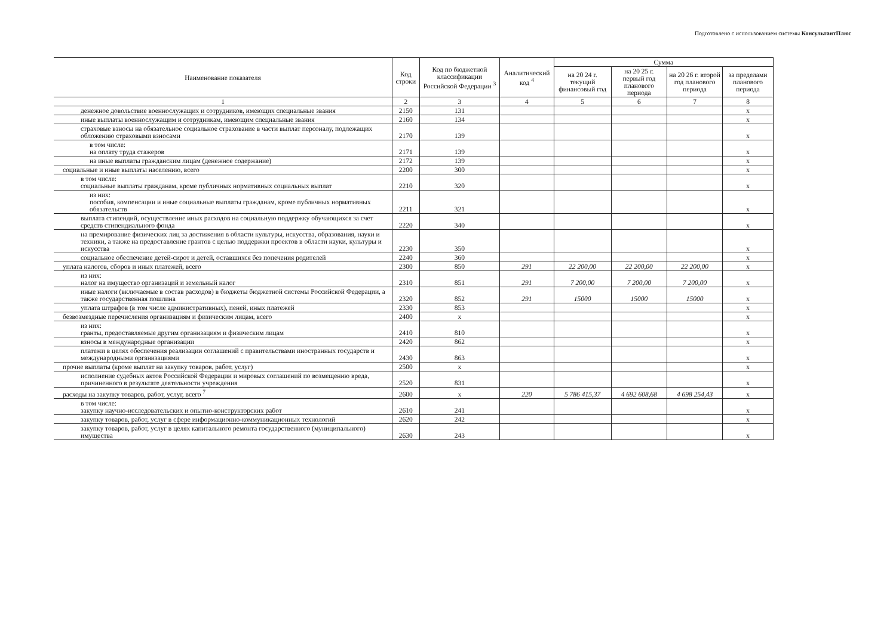Подготовлено с использованием системы КонсультантПлюс
| Наименование показателя | Код строки | Код по бюджетной классификации Российской Федерации <sup>3</sup> | Аналитический код <sup>4</sup> | Сумма | | | |
| --- | --- | --- | --- | --- | --- | --- | --- |
| | | | | на 20 24 г. текущий финансовый год | на 20 25 г. первый год планового периода | на 20 26 г. второй год планового периода | за пределами планового периода |
| 1 | 2 | 3 | 4 | 5 | 6 | 7 | 8 |
| денежное довольствие военнослужащих и сотрудников, имеющих специальные звания | 2150 | 131 | | | | | x |
| иные выплаты военнослужащим и сотрудникам, имеющим специальные звания | 2160 | 134 | | | | | x |
| страховые взносы на обязательное социальное страхование в части выплат персоналу, подлежащих обложению страховыми взносами | 2170 | 139 | | | | | x |
| в том числе: на оплату труда стажеров | 2171 | 139 | | | | | x |
| на иные выплаты гражданским лицам (денежное содержание) | 2172 | 139 | | | | | x |
| социальные и иные выплаты населению, всего | 2200 | 300 | | | | | x |
| в том числе: социальные выплаты гражданам, кроме публичных нормативных социальных выплат | 2210 | 320 | | | | | x |
| из них: пособия, компенсации и иные социальные выплаты гражданам, кроме публичных нормативных обязательств | 2211 | 321 | | | | | x |
| выплата стипендий, осуществление иных расходов на социальную поддержку обучающихся за счет средств стипендиального фонда | 2220 | 340 | | | | | x |
| на премирование физических лиц за достижения в области культуры, искусства, образования, науки и техники, а также на предоставление грантов с целью поддержки проектов в области науки, культуры и искусства | 2230 | 350 | | | | | x |
| социальное обеспечение детей-сирот и детей, оставшихся без попечения родителей | 2240 | 360 | | | | | x |
| уплата налогов, сборов и иных платежей, всего | 2300 | 850 | 291 | 22 200,00 | 22 200,00 | 22 200,00 | x |
| из них: налог на имущество организаций и земельный налог | 2310 | 851 | 291 | 7 200,00 | 7 200,00 | 7 200,00 | x |
| иные налоги (включаемые в состав расходов) в бюджеты бюджетной системы Российской Федерации, а также государственная пошлина | 2320 | 852 | 291 | 15000 | 15000 | 15000 | x |
| уплата штрафов (в том числе административных), пеней, иных платежей | 2330 | 853 | | | | | x |
| безвозмездные перечисления организациям и физическим лицам, всего | 2400 | x | | | | | x |
| из них: гранты, предоставляемые другим организациям и физическим лицам | 2410 | 810 | | | | | x |
| взносы в международные организации | 2420 | 862 | | | | | x |
| платежи в целях обеспечения реализации соглашений с правительствами иностранных государств и международными организациями | 2430 | 863 | | | | | x |
| прочие выплаты (кроме выплат на закупку товаров, работ, услуг) | 2500 | x | | | | | x |
| исполнение судебных актов Российской Федерации и мировых соглашений по возмещению вреда, причиненного в результате деятельности учреждения | 2520 | 831 | | | | | x |
| расходы на закупку товаров, работ, услуг, всего <sup>7</sup> | 2600 | x | 220 | 5 786 415,37 | 4 692 608,68 | 4 698 254,43 | x |
| в том числе: закупку научно-исследовательских и опытно-конструкторских работ | 2610 | 241 | | | | | x |
| закупку товаров, работ, услуг в сфере информационно-коммуникационных технологий | 2620 | 242 | | | | | x |
| закупку товаров, работ, услуг в целях капитального ремонта государственного (муниципального) имущества | 2630 | 243 | | | | | x |